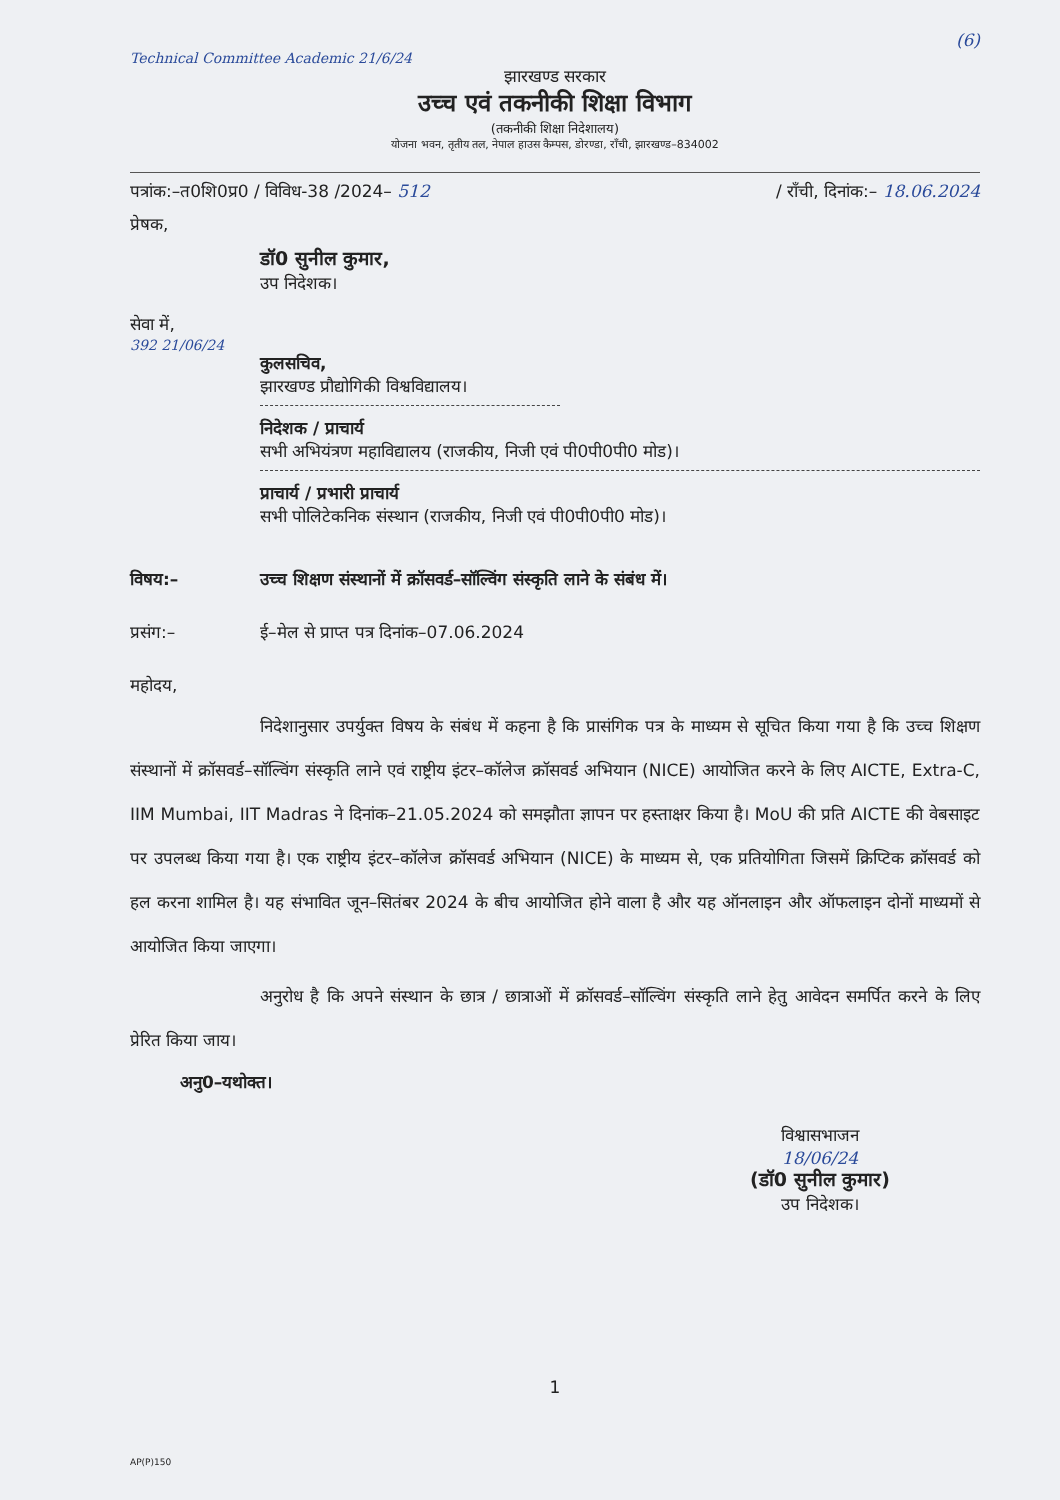(6)
Technical Committee Academic 21/6/24
झारखण्ड सरकार
उच्च एवं तकनीकी शिक्षा विभाग
(तकनीकी शिक्षा निदेशालय)
योजना भवन, तृतीय तल, नेपाल हाउस कैम्पस, डोरण्डा, राँची, झारखण्ड–834002
पत्रांक:–त0शि0प्र0 / विविध-38 /2024– 512 / राँची, दिनांक:– 18.06.2024
प्रेषक,
डॉ0 सुनील कुमार,
उप निदेशक।
सेवा में,
392 21/06/24
कुलसचिव,
झारखण्ड प्रौद्योगिकी विश्वविद्यालय।
निदेशक / प्राचार्य
सभी अभियंत्रण महाविद्यालय (राजकीय, निजी एवं पी0पी0पी0 मोड)।
प्राचार्य / प्रभारी प्राचार्य
सभी पोलिटेकनिक संस्थान (राजकीय, निजी एवं पी0पी0पी0 मोड)।
विषय:– उच्च शिक्षण संस्थानों में क्रॉसवर्ड–सॉल्विंग संस्कृति लाने के संबंध में।
प्रसंग:– ई–मेल से प्राप्त पत्र दिनांक–07.06.2024
महोदय,
निदेशानुसार उपर्युक्त विषय के संबंध में कहना है कि प्रासंगिक पत्र के माध्यम से सूचित किया गया है कि उच्च शिक्षण संस्थानों में क्रॉसवर्ड–सॉल्विंग संस्कृति लाने एवं राष्ट्रीय इंटर–कॉलेज क्रॉसवर्ड अभियान (NICE) आयोजित करने के लिए AICTE, Extra-C, IIM Mumbai, IIT Madras ने दिनांक–21.05.2024 को समझौता ज्ञापन पर हस्ताक्षर किया है। MoU की प्रति AICTE की वेबसाइट पर उपलब्ध किया गया है। एक राष्ट्रीय इंटर–कॉलेज क्रॉसवर्ड अभियान (NICE) के माध्यम से, एक प्रतियोगिता जिसमें क्रिप्टिक क्रॉसवर्ड को हल करना शामिल है। यह संभावित जून–सितंबर 2024 के बीच आयोजित होने वाला है और यह ऑनलाइन और ऑफलाइन दोनों माध्यमों से आयोजित किया जाएगा।
अनुरोध है कि अपने संस्थान के छात्र / छात्राओं में क्रॉसवर्ड–सॉल्विंग संस्कृति लाने हेतु आवेदन समर्पित करने के लिए प्रेरित किया जाय।
अनु0–यथोक्त।
विश्वासभाजन
18/06/24
(डॉ0 सुनील कुमार)
उप निदेशक।
1
AP(P)150